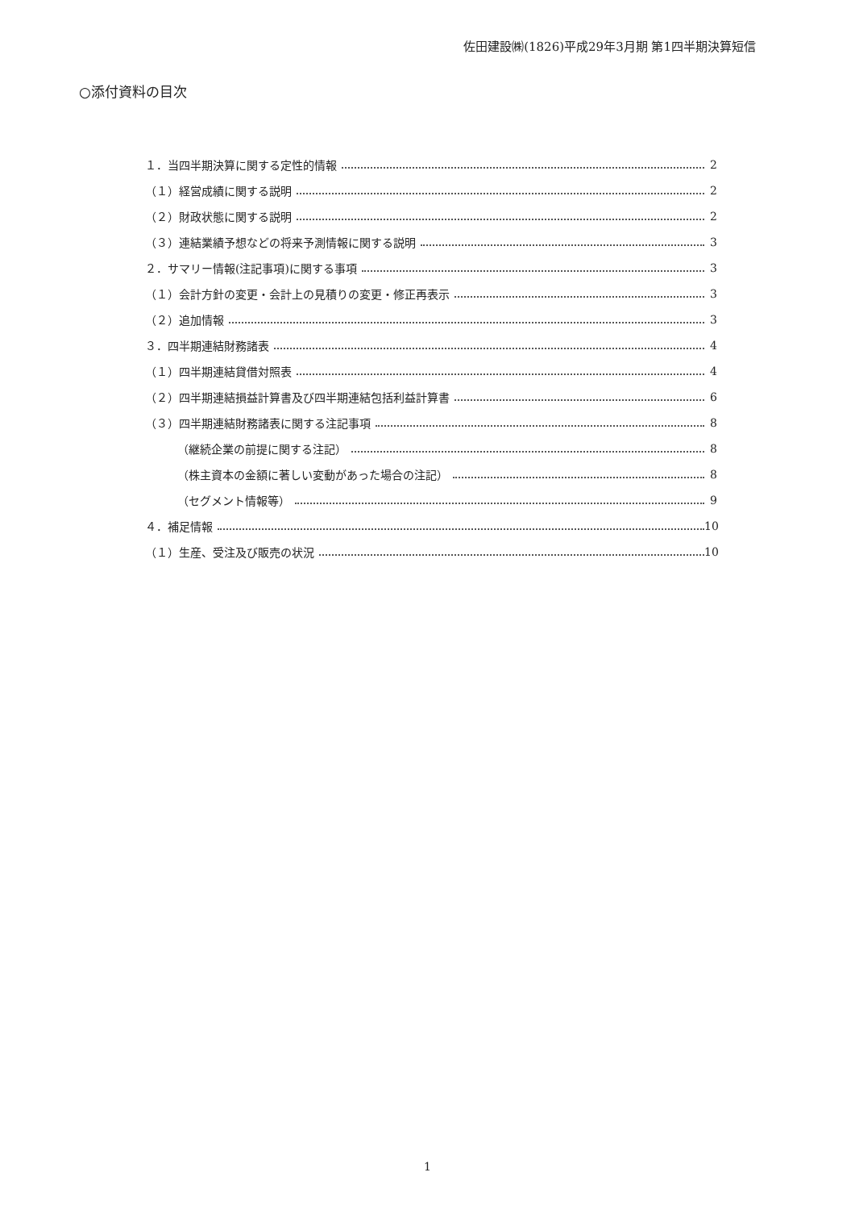佐田建設㈱(1826)平成29年3月期 第1四半期決算短信
○添付資料の目次
１．当四半期決算に関する定性的情報 2
（１）経営成績に関する説明 2
（２）財政状態に関する説明 2
（３）連結業績予想などの将来予測情報に関する説明 3
２．サマリー情報(注記事項)に関する事項 3
（１）会計方針の変更・会計上の見積りの変更・修正再表示 3
（２）追加情報 3
３．四半期連結財務諸表 4
（１）四半期連結貸借対照表 4
（２）四半期連結損益計算書及び四半期連結包括利益計算書 6
（３）四半期連結財務諸表に関する注記事項 8
（継続企業の前提に関する注記） 8
（株主資本の金額に著しい変動があった場合の注記） 8
（セグメント情報等） 9
４．補足情報 10
（１）生産、受注及び販売の状況 10
1